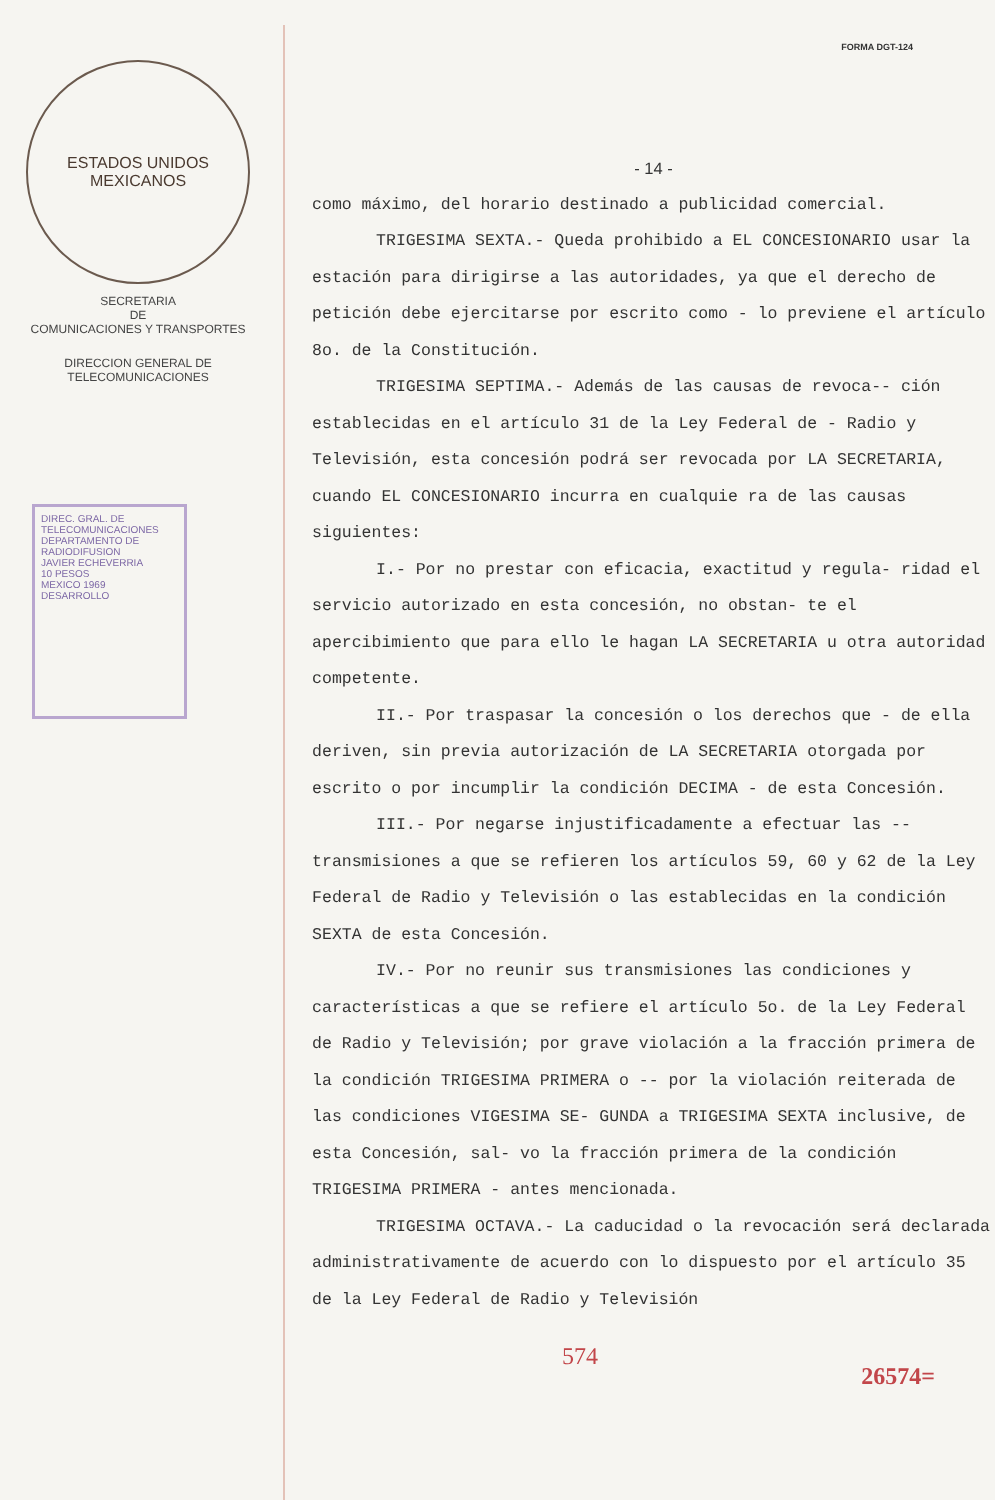ESTADOS UNIDOS MEXICANOS
SECRETARIA
DE
COMUNICACIONES Y TRANSPORTES
DIRECCION GENERAL DE
TELECOMUNICACIONES
DIREC. GRAL. DE TELECOMUNICACIONES
DEPARTAMENTO DE RADIODIFUSION
JAVIER ECHEVERRIA
10 PESOS
MEXICO 1969
DESARROLLO
FORMA DGT-124
- 14 -
como máximo, del horario destinado a publicidad comercial.
TRIGESIMA SEXTA.- Queda prohibido a EL CONCESIONARIO usar la estación para dirigirse a las autoridades, ya que el derecho de petición debe ejercitarse por escrito como - lo previene el artículo 8o. de la Constitución.
TRIGESIMA SEPTIMA.- Además de las causas de revoca-- ción establecidas en el artículo 31 de la Ley Federal de - Radio y Televisión, esta concesión podrá ser revocada por LA SECRETARIA, cuando EL CONCESIONARIO incurra en cualquie ra de las causas siguientes:
I.- Por no prestar con eficacia, exactitud y regula- ridad el servicio autorizado en esta concesión, no obstan- te el apercibimiento que para ello le hagan LA SECRETARIA u otra autoridad competente.
II.- Por traspasar la concesión o los derechos que - de ella deriven, sin previa autorización de LA SECRETARIA otorgada por escrito o por incumplir la condición DECIMA - de esta Concesión.
III.- Por negarse injustificadamente a efectuar las -- transmisiones a que se refieren los artículos 59, 60 y 62 de la Ley Federal de Radio y Televisión o las establecidas en la condición SEXTA de esta Concesión.
IV.- Por no reunir sus transmisiones las condiciones y características a que se refiere el artículo 5o. de la Ley Federal de Radio y Televisión; por grave violación a la fracción primera de la condición TRIGESIMA PRIMERA o -- por la violación reiterada de las condiciones VIGESIMA SE- GUNDA a TRIGESIMA SEXTA inclusive, de esta Concesión, sal- vo la fracción primera de la condición TRIGESIMA PRIMERA - antes mencionada.
TRIGESIMA OCTAVA.- La caducidad o la revocación será declarada administrativamente de acuerdo con lo dispuesto por el artículo 35 de la Ley Federal de Radio y Televisión
574 26574=